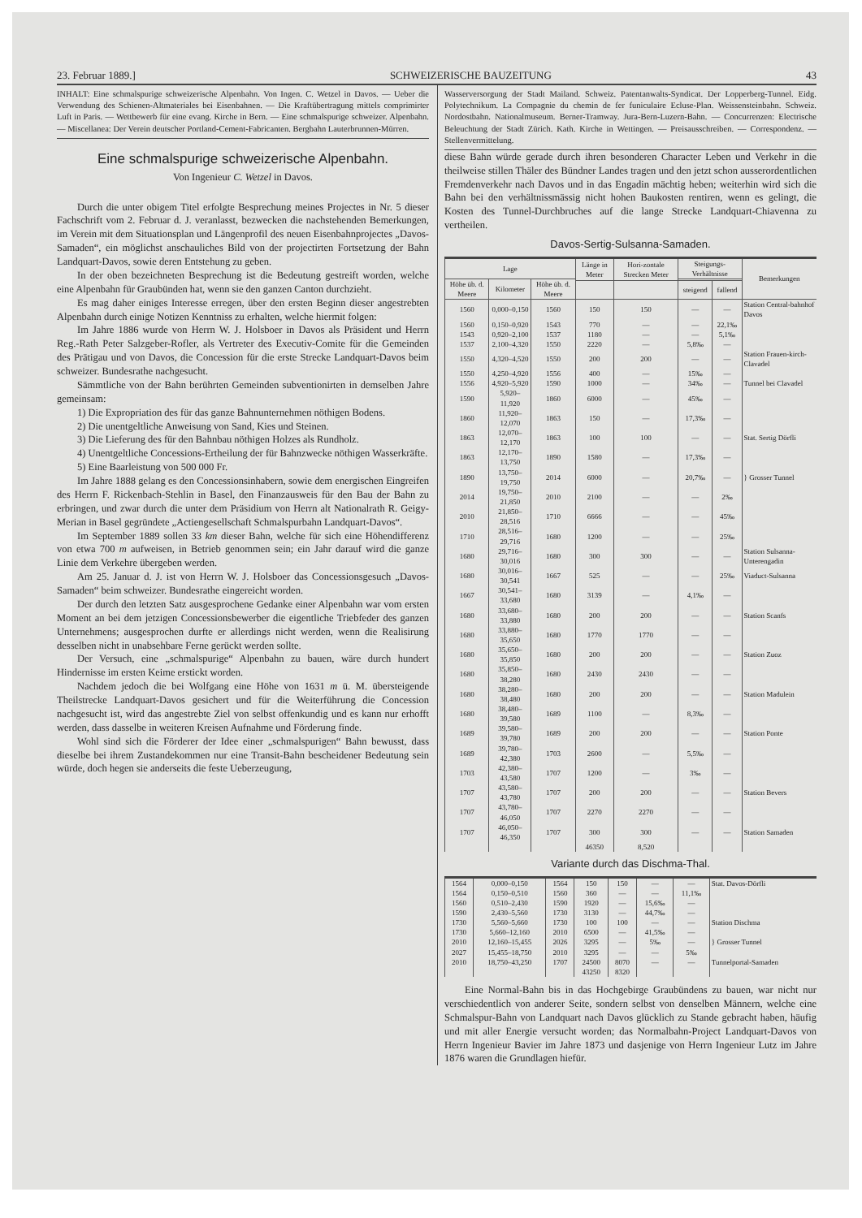23. Februar 1889.] SCHWEIZERISCHE BAUZEITUNG 43
INHALT: Eine schmalspurige schweizerische Alpenbahn. Von Ingen. C. Wetzel in Davos. — Ueber die Verwendung des Schienen-Altmateriales bei Eisenbahnen. — Die Kraftübertragung mittels comprimirter Luft in Paris. — Wettbewerb für eine evang. Kirche in Bern. — Eine schmalspurige schweizer. Alpenbahn. — Miscellanea: Der Verein deutscher Portland-Cement-Fabricanten. Bergbahn Lauterbrunnen-Mürren.
Eine schmalspurige schweizerische Alpenbahn.
Von Ingenieur C. Wetzel in Davos.
Durch die unter obigem Titel erfolgte Besprechung meines Projectes in Nr. 5 dieser Fachschrift vom 2. Februar d. J. veranlasst, bezwecken die nachstehenden Bemerkungen, im Verein mit dem Situationsplan und Längenprofil des neuen Eisenbahnprojectes „Davos-Samaden“, ein möglichst anschauliches Bild von der projectirten Fortsetzung der Bahn Landquart-Davos, sowie deren Entstehung zu geben.
In der oben bezeichneten Besprechung ist die Bedeutung gestreift worden, welche eine Alpenbahn für Graubünden hat, wenn sie den ganzen Canton durchzieht.
Es mag daher einiges Interesse erregen, über den ersten Beginn dieser angestrebten Alpenbahn durch einige Notizen Kenntniss zu erhalten, welche hiermit folgen:
Im Jahre 1886 wurde von Herrn W. J. Holsboer in Davos als Präsident und Herrn Reg.-Rath Peter Salzgeber-Rofler, als Vertreter des Executiv-Comite für die Gemeinden des Prätigau und von Davos, die Concession für die erste Strecke Landquart-Davos beim schweizer. Bundesrathe nachgesucht.
Sämmtliche von der Bahn berührten Gemeinden subventionirten in demselben Jahre gemeinsam:
1) Die Expropriation des für das ganze Bahnunternehmen nöthigen Bodens.
2) Die unentgeltliche Anweisung von Sand, Kies und Steinen.
3) Die Lieferung des für den Bahnbau nöthigen Holzes als Rundholz.
4) Unentgeltliche Concessions-Ertheilung der für Bahnzwecke nöthigen Wasserkräfte.
5) Eine Baarleistung von 500 000 Fr.
Im Jahre 1888 gelang es den Concessionsinhabern, sowie dem energischen Eingreifen des Herrn F. Rickenbach-Stehlin in Basel, den Finanzausweis für den Bau der Bahn zu erbringen, und zwar durch die unter dem Präsidium von Herrn alt Nationalrath R. Geigy-Merian in Basel gegründete „Actiengesellschaft Schmalspurbahn Landquart-Davos“.
Im September 1889 sollen 33 km dieser Bahn, welche für sich eine Höhendifferenz von etwa 700 m aufweisen, in Betrieb genommen sein; ein Jahr darauf wird die ganze Linie dem Verkehre übergeben werden.
Am 25. Januar d. J. ist von Herrn W. J. Holsboer das Concessionsgesuch „Davos-Samaden“ beim schweizer. Bundesrathe eingereicht worden.
Der durch den letzten Satz ausgesprochene Gedanke einer Alpenbahn war vom ersten Moment an bei dem jetzigen Concessionsbewerber die eigentliche Triebfeder des ganzen Unternehmens; ausgesprochen durfte er allerdings nicht werden, wenn die Realisirung desselben nicht in unabsehbare Ferne gerückt werden sollte.
Der Versuch, eine „schmalspurige“ Alpenbahn zu bauen, wäre durch hundert Hindernisse im ersten Keime erstickt worden.
Nachdem jedoch die bei Wolfgang eine Höhe von 1631 m ü. M. übersteigende Theilstrecke Landquart-Davos gesichert und für die Weiterführung die Concession nachgesucht ist, wird das angestrebte Ziel von selbst offenkundig und es kann nur erhofft werden, dass dasselbe in weiteren Kreisen Aufnahme und Förderung finde.
Wohl sind sich die Förderer der Idee einer „schmalspurigen“ Bahn bewusst, dass dieselbe bei ihrem Zustandekommen nur eine Transit-Bahn bescheidener Bedeutung sein würde, doch hegen sie anderseits die feste Ueberzeugung,
Wasserversorgung der Stadt Mailand. Schweiz. Patentanwalts-Syndicat. Der Lopperberg-Tunnel. Eidg. Polytechnikum. La Compagnie du chemin de fer funiculaire Ecluse-Plan. Weissensteinbahn. Schweiz. Nordostbahn. Nationalmuseum. Berner-Tramway. Jura-Bern-Luzern-Bahn. — Concurrenzen: Electrische Beleuchtung der Stadt Zürich. Kath. Kirche in Wettingen. — Preisausschreiben. — Correspondenz. — Stellenvermittelung.
diese Bahn würde gerade durch ihren besonderen Character Leben und Verkehr in die theilweise stillen Thäler des Bündner Landes tragen und den jetzt schon ausserordentlichen Fremdenverkehr nach Davos und in das Engadin mächtig heben; weiterhin wird sich die Bahn bei den verhältnissmässig nicht hohen Baukosten rentiren, wenn es gelingt, die Kosten des Tunnel-Durchbruches auf die lange Strecke Landquart-Chiavenna zu vertheilen.
Davos-Sertig-Sulsanna-Samaden.
| Lage | | | Länge in Meter | Hori-zontale Strecken Meter | Steigungs-Verhältnisse | | Bemerkungen |
| --- | --- | --- | --- | --- | --- | --- | --- |
| Höhe üb. d. Meere | Kilometer | Höhe üb. d. Meere | | | | | |
| | | | | | steigend | fallend | |
| 1560 | 0,000–0,150 | 1560 | 150 | 150 | — | — | Station Central-bahnhof Davos |
| 1560 | 0,150–0,920 | 1543 | 770 | — | — | 22,1‰ | |
| 1543 | 0,920–2,100 | 1537 | 1180 | — | — | 5,1‰ | |
| 1537 | 2,100–4,320 | 1550 | 2220 | — | 5,8‰ | — | |
| 1550 | 4,320–4,520 | 1550 | 200 | 200 | — | — | Station Frauen-kirch-Clavadel |
| 1550 | 4,250–4,920 | 1556 | 400 | — | 15‰ | — | |
| 1556 | 4,920–5,920 | 1590 | 1000 | — | 34‰ | — | Tunnel bei Clavadel |
| 1590 | 5,920–11,920 | 1860 | 6000 | — | 45‰ | — | |
| 1860 | 11,920–12,070 | 1863 | 150 | — | 17,3‰ | — | |
| 1863 | 12,070–12,170 | 1863 | 100 | 100 | — | — | Stat. Sertig Dörfli |
| 1863 | 12,170–13,750 | 1890 | 1580 | — | 17,3‰ | — | |
| 1890 | 13,750–19,750 | 2014 | 6000 | — | 20,7‰ | — | } Grosser Tunnel |
| 2014 | 19,750–21,850 | 2010 | 2100 | — | — | 2‰ | |
| 2010 | 21,850–28,516 | 1710 | 6666 | — | — | 45‰ | |
| 1710 | 28,516–29,716 | 1680 | 1200 | — | — | 25‰ | |
| 1680 | 29,716–30,016 | 1680 | 300 | 300 | — | — | Station Sulsanna-Unterengadin |
| 1680 | 30,016–30,541 | 1667 | 525 | — | — | 25‰ | Viaduct-Sulsanna |
| 1667 | 30,541–33,680 | 1680 | 3139 | — | 4,1‰ | — | |
| 1680 | 33,680–33,880 | 1680 | 200 | 200 | — | — | Station Scanfs |
| 1680 | 33,880–35,650 | 1680 | 1770 | 1770 | — | — | |
| 1680 | 35,650–35,850 | 1680 | 200 | 200 | — | — | Station Zuoz |
| 1680 | 35,850–38,280 | 1680 | 2430 | 2430 | — | — | |
| 1680 | 38,280–38,480 | 1680 | 200 | 200 | — | — | Station Madulein |
| 1680 | 38,480–39,580 | 1689 | 1100 | — | 8,3‰ | — | |
| 1689 | 39,580–39,780 | 1689 | 200 | 200 | — | — | Station Ponte |
| 1689 | 39,780–42,380 | 1703 | 2600 | — | 5,5‰ | — | |
| 1703 | 42,380–43,580 | 1707 | 1200 | — | 3‰ | — | |
| 1707 | 43,580–43,780 | 1707 | 200 | 200 | — | — | Station Bevers |
| 1707 | 43,780–46,050 | 1707 | 2270 | 2270 | — | — | |
| 1707 | 46,050–46,350 | 1707 | 300 | 300 | — | — | Station Samaden |
| | | | 46350 | 8,520 | | | |
Variante durch das Dischma-Thal.
| 1564 | 0,000–0,150 | 1564 | 150 | 150 | — | — | Stat. Davos-Dörfli |
| 1564 | 0,150–0,510 | 1560 | 360 | — | — | 11,1‰ | |
| 1560 | 0,510–2,430 | 1590 | 1920 | — | 15,6‰ | — | |
| 1590 | 2,430–5,560 | 1730 | 3130 | — | 44,7‰ | — | |
| 1730 | 5,560–5,660 | 1730 | 100 | 100 | — | — | Station Dischma |
| 1730 | 5,660–12,160 | 2010 | 6500 | — | 41,5‰ | — | |
| 2010 | 12,160–15,455 | 2026 | 3295 | — | 5‰ | — | } Grosser Tunnel |
| 2027 | 15,455–18,750 | 2010 | 3295 | — | — | 5‰ | |
| 2010 | 18,750–43,250 | 1707 | 24500 | 8070 | — | — | Tunnelportal-Samaden |
| | | | 43250 | 8320 | | | |
Eine Normal-Bahn bis in das Hochgebirge Graubündens zu bauen, war nicht nur verschiedentlich von anderer Seite, sondern selbst von denselben Männern, welche eine Schmalspur-Bahn von Landquart nach Davos glücklich zu Stande gebracht haben, häufig und mit aller Energie versucht worden; das Normalbahn-Project Landquart-Davos von Herrn Ingenieur Bavier im Jahre 1873 und dasjenige von Herrn Ingenieur Lutz im Jahre 1876 waren die Grundlagen hiefür.